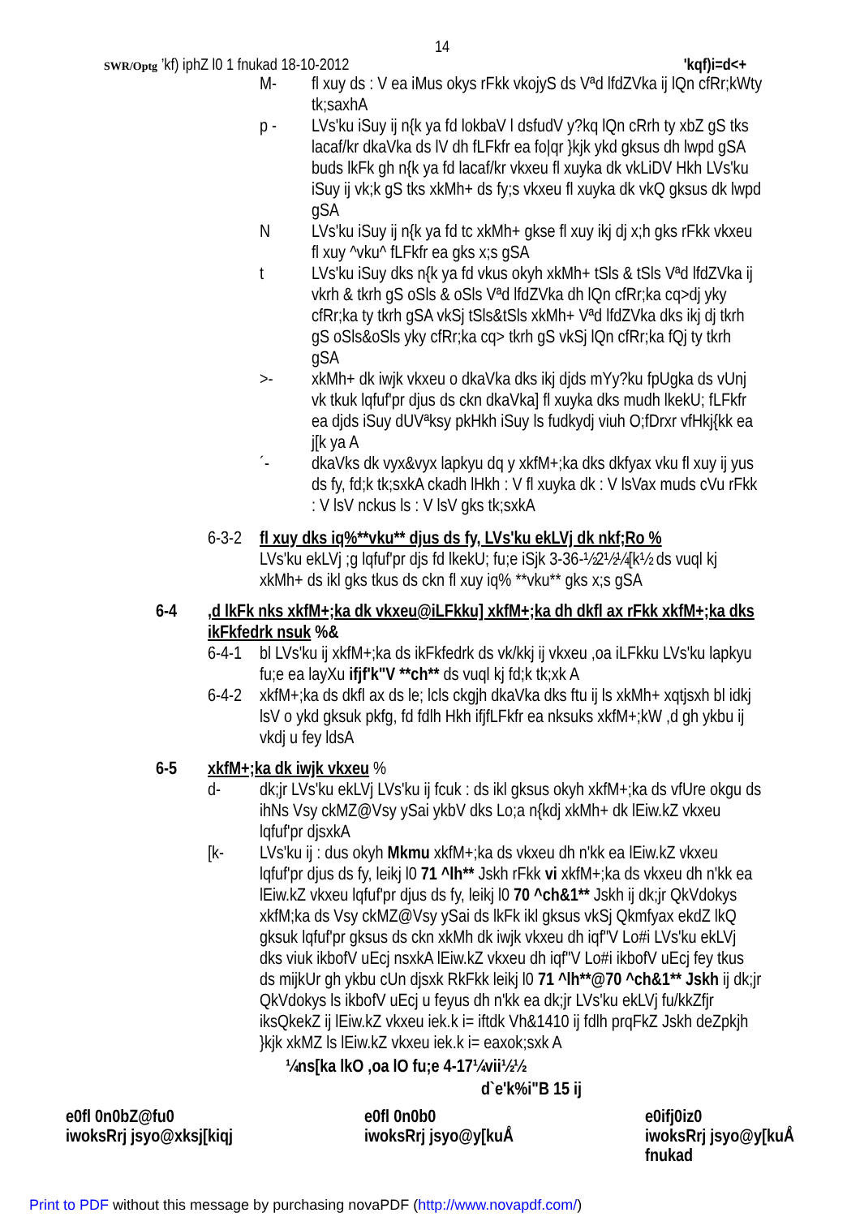14
SWR/Optg ’kf) iphZ l0 1 fnukad 18-10-2012 'kqf)i=d<+
M- fl xuy ds : V ea iMus okys rFkk vkojyS ds Vªd lfdZVka ij lQn cfRr;kWty tk;saxhA
p - LVs'ku iSuy ij n{k ya fd lokbaV l dsfudV y?kq lQn cRrh ty xbZ gS tks lacaf/kr dkaVka ds lV dh fLFkfr ea fo|qr }kjk ykd gksus dh lwpd gSA buds lkFk gh n{k ya fd lacaf/kr vkxeu fl xuyka dk vkLiDV Hkh LVs'ku iSuy ij vk;k gS tks xkMh+ ds fy;s vkxeu fl xuyka dk vkQ gksus dk lwpd gSA
N LVs'ku iSuy ij n{k ya fd tc xkMh+ gkse fl xuy ikj dj x;h gks rFkk vkxeu fl xuy ^vku^ fLFkfr ea gks x;s gSA
t LVs'ku iSuy dks n{k ya fd vkus okyh xkMh+ tSls & tSls Vªd lfdZVka ij vkrh & tkrh gS oSls & oSls Vªd lfdZVka dh lQn cfRr;ka cq>dj yky cfRr;ka ty tkrh gSA vkSj tSls&tSls xkMh+ Vªd lfdZVka dks ikj dj tkrh gS oSls&oSls yky cfRr;ka cq> tkrh gS vkSj lQn cfRr;ka fQj ty tkrh gSA
>- xkMh+ dk iwjk vkxeu o dkaVka dks ikj djds mYy?ku fpUgka ds vUnj vk tkuk lqfuf'pr djus ds ckn dkaVka] fl xuyka dks mudh lkekU; fLFkfr ea djds iSuy dUVªksy pkHkh iSuy ls fudkydj viuh O;fDrxr vfHkj{kk ea j[k ya A
´- dkaVks dk vyx&vyx lapkyu dq y xkfM+;ka dks dkfyax vku fl xuy ij yus ds fy, fd;k tk;sxkA ckadh lHkh : V fl xuyka dk : V lsVax muds cVu rFkk : V lsV nckus ls : V lsV gks tk;sxkA
6-3-2 fl xuy dks iq%**vku** djus ds fy, LVs'ku ekLVj dk nkf;Ro %
LVs'ku ekLVj ;g lqfuf'pr djs fd lkekU; fu;e iSjk 3-36-½2½¼[k½ ds vuql kj xkMh+ ds ikl gks tkus ds ckn fl xuy iq% **vku** gks x;s gSA
6-4,d lkFk nks xkfM+;ka dk vkxeu@iLFkku] xkfM+;ka dh dkfl ax rFkk xkfM+;ka dks ikFkfedrk nsuk %&
6-4-1 bl LVs'ku ij xkfM+;ka ds ikFkfedrk ds vk/kkj ij vkxeu ,oa iLFkku LVs'ku lapkyu fu;e ea layXu ifjf'k"V **ch** ds vuql kj fd;k tk;xk A
6-4-2 xkfM+;ka ds dkfl ax ds le; lcls ckgjh dkaVka dks ftu ij ls xkMh+ xqtjsxh bl idkj lsV o ykd gksuk pkfg, fd fdlh Hkh ifjfLFkfr ea nksuks xkfM+;kW ,d gh ykbu ij vkdj u fey ldsA
6-5 xkfM+;ka dk iwjk vkxeu %
d- dk;jr LVs'ku ekLVj LVs'ku ij fcuk : ds ikl gksus okyh xkfM+;ka ds vfUre okgu ds ihNs Vsy ckMZ@Vsy ySai ykbV dks Lo;a n{kdj xkMh+ dk lEiw.kZ vkxeu lqfuf'pr djsxkA
[k- LVs'ku ij : dus okyh Mkmu xkfM+;ka ds vkxeu dh n'kk ea lEiw.kZ vkxeu lqfuf'pr djus ds fy, leikj l0 71 ^lh** Jskh rFkk vi xkfM+;ka ds vkxeu dh n'kk ea lEiw.kZ vkxeu lqfuf'pr djus ds fy, leikj l0 70 ^ch&1** Jskh ij dk;jr QkVdokys xkfM;ka ds Vsy ckMZ@Vsy ySai ds lkFk ikl gksus vkSj Qkmfyax ekdZ lkQ gksuk lqfuf'pr gksus ds ckn xkMh dk iwjk vkxeu dh iqf"V Lo#i LVs'ku ekLVj dks viuk ikbofV uEcj nsxkA lEiw.kZ vkxeu dh iqf"V Lo#i ikbofV uEcj fey tkus ds mijkUr gh ykbu cUn djsxk RkFkk leikj l0 71 ^lh**@70 ^ch&1** Jskh ij dk;jr QkVdokys ls ikbofV uEcj u feyus dh n'kk ea dk;jr LVs'ku ekLVj fu/kkZfjr iksQkekZ ij lEiw.kZ vkxeu iek.k i= iftdk Vh&1410 ij fdlh prqFkZ Jskh deZpkjh }kjk xkMZ ls lEiw.kZ vkxeu iek.k i= eaxok;sxk A
¼ns[ka lkO ,oa lO fu;e 4-17¼vii½½
d`e'k%i"B 15 ij
e0fl 0n0bZ@fu0
iwoksRrj jsyo@xksj[kiqj
e0fl 0n0b0
iwoksRrj jsyo@y[kuÅ
e0ifj0iz0
iwoksRrj jsyo@y[kuÅ
fnukad
Print to PDF without this message by purchasing novaPDF (http://www.novapdf.com/)